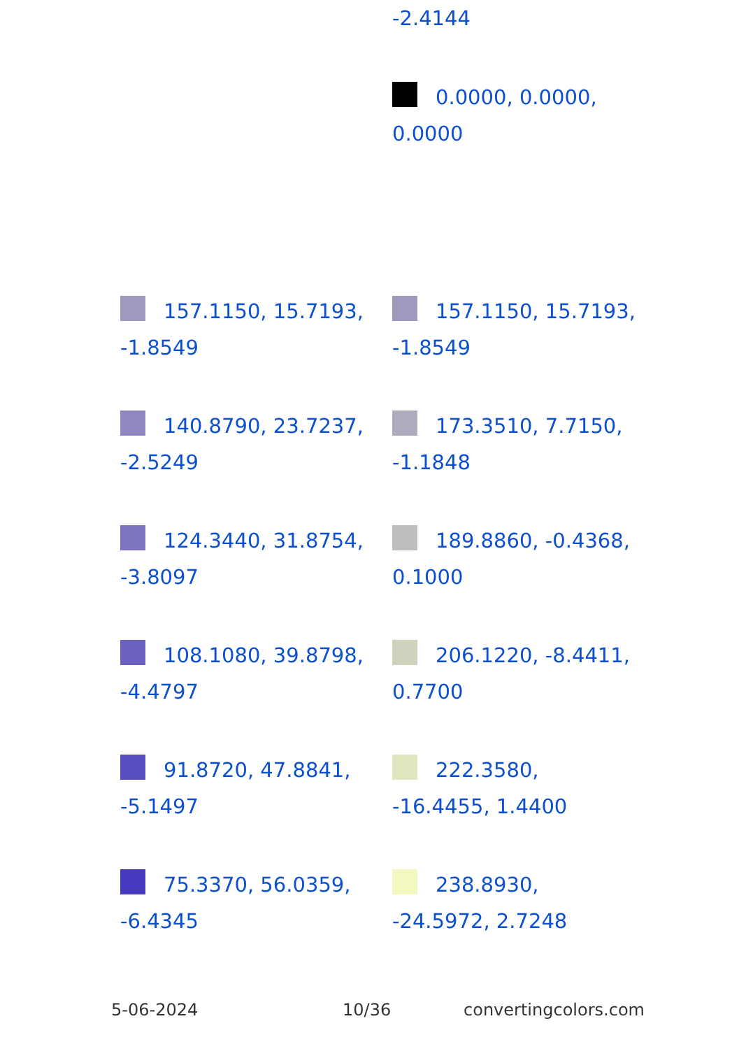-2.4144
0.0000, 0.0000, 0.0000
157.1150, 15.7193, -1.8549
157.1150, 15.7193, -1.8549
140.8790, 23.7237, -2.5249
173.3510, 7.7150, -1.1848
124.3440, 31.8754, -3.8097
189.8860, -0.4368, 0.1000
108.1080, 39.8798, -4.4797
206.1220, -8.4411, 0.7700
91.8720, 47.8841, -5.1497
222.3580, -16.4455, 1.4400
75.3370, 56.0359, -6.4345
238.8930, -24.5972, 2.7248
5-06-2024 10/36 convertingcolors.com